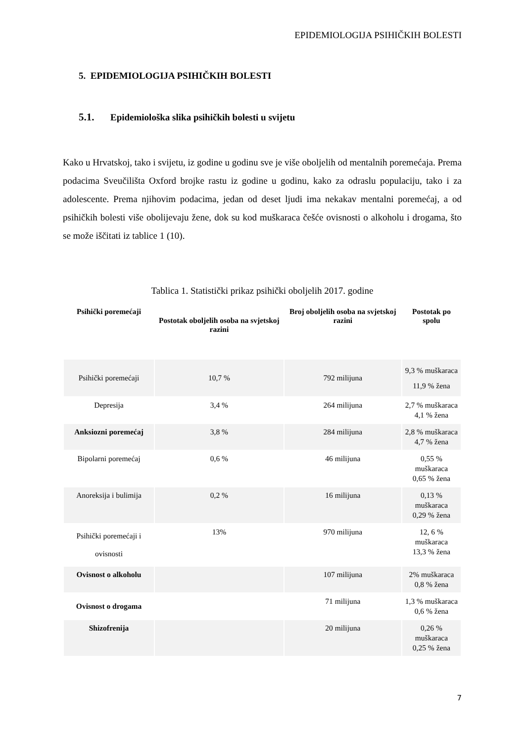EPIDEMIOLOGIJA PSIHIČKIH BOLESTI
5. EPIDEMIOLOGIJA PSIHIČKIH BOLESTI
5.1. Epidemiološka slika psihičkih bolesti u svijetu
Kako u Hrvatskoj, tako i svijetu, iz godine u godinu sve je više oboljelih od mentalnih poremećaja. Prema podacima Sveučilišta Oxford brojke rastu iz godine u godinu, kako za odraslu populaciju, tako i za adolescente. Prema njihovim podacima, jedan od deset ljudi ima nekakav mentalni poremećaj, a od psihičkih bolesti više obolijevaju žene, dok su kod muškaraca češće ovisnosti o alkoholu i drogama, što se može iščitati iz tablice 1 (10).
Tablica 1. Statistički prikaz psihički oboljelih 2017. godine
| Psihički poremećaji | Postotak oboljelih osoba na svjetskoj razini | Broj oboljelih osoba na svjetskoj razini | Postotak po spolu |
| --- | --- | --- | --- |
| Psihički poremećaji | 10,7 % | 792 milijuna | 9,3 % muškaraca 11,9 % žena |
| Depresija | 3,4 % | 264 milijuna | 2,7 % muškaraca 4,1 % žena |
| Anksiozni poremećaj | 3,8 % | 284 milijuna | 2,8 % muškaraca 4,7 % žena |
| Bipolarni poremećaj | 0,6 % | 46 milijuna | 0,55 % muškaraca 0,65 % žena |
| Anoreksija i bulimija | 0,2 % | 16 milijuna | 0,13 % muškaraca 0,29 % žena |
| Psihički poremećaji i ovisnosti | 13% | 970 milijuna | 12, 6 % muškaraca 13,3 % žena |
| Ovisnost o alkoholu | | 107 milijuna | 2% muškaraca 0,8 % žena |
| Ovisnost o drogama | | 71 milijuna | 1,3 % muškaraca 0,6 % žena |
| Shizofrenija | | 20 milijuna | 0,26 % muškaraca 0,25 % žena |
7